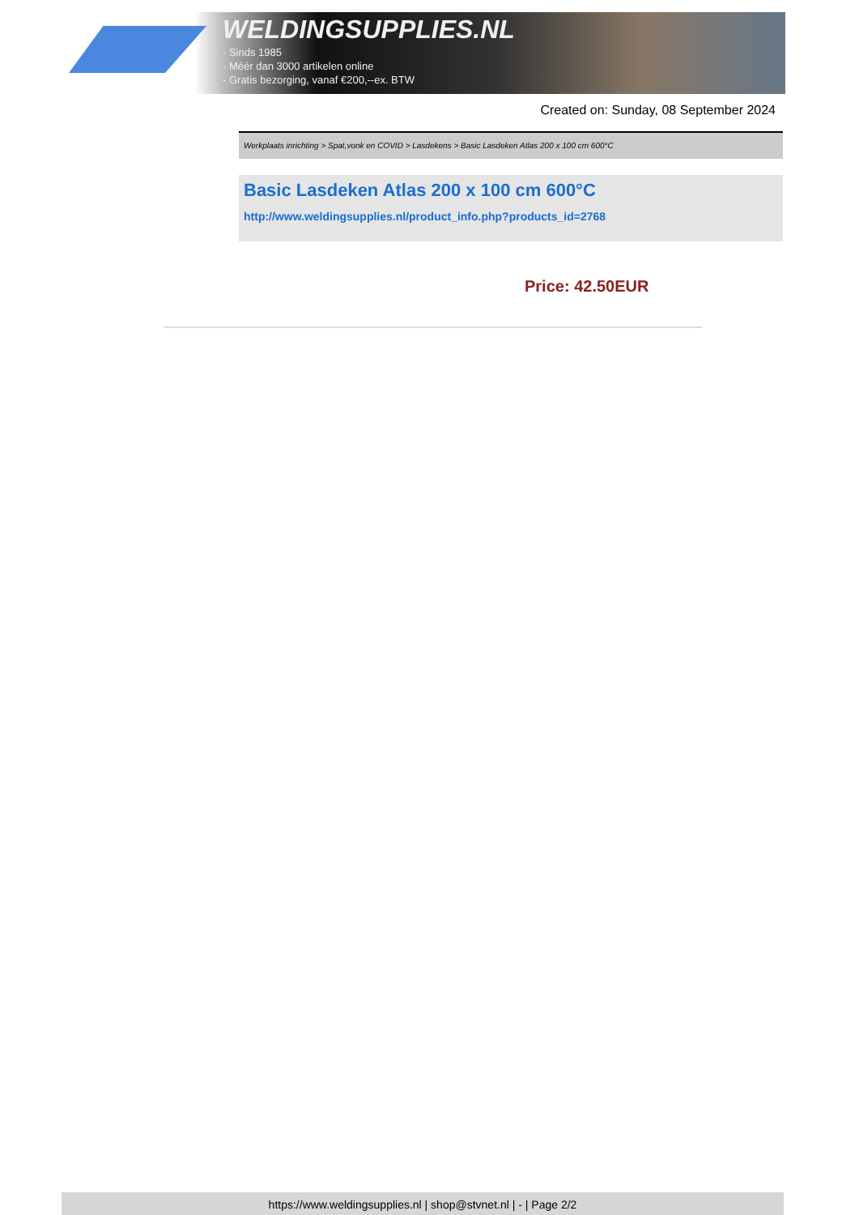WELDINGSUPPLIES.NL
- Sinds 1985
- Méér dan 3000 artikelen online
- Gratis bezorging, vanaf €200,--ex. BTW
Created on: Sunday, 08 September 2024
Werkplaats inrichting > Spat,vonk en COVID > Lasdekens > Basic Lasdeken Atlas 200 x 100 cm 600°C
Basic Lasdeken Atlas 200 x 100 cm 600°C
http://www.weldingsupplies.nl/product_info.php?products_id=2768
Price: 42.50EUR
https://www.weldingsupplies.nl | shop@stvnet.nl | - | Page 2/2